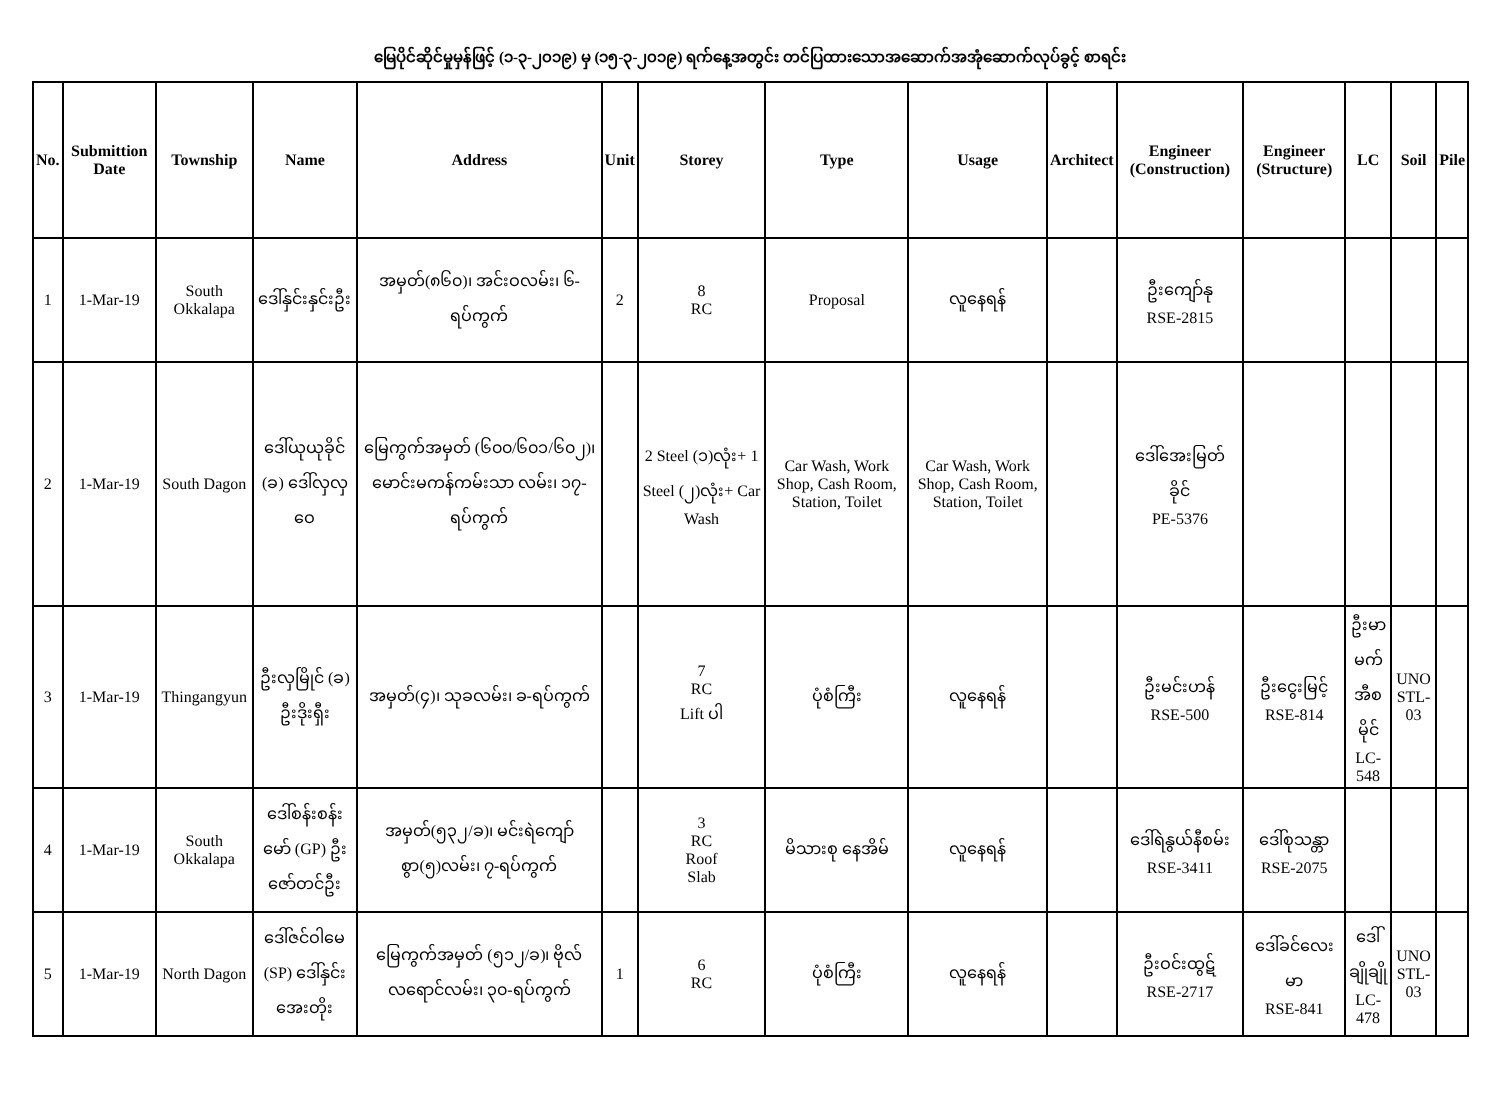မြေပိုင်ဆိုင်မှုမှန်ဖြင့် (၁-၃-၂၀၁၉) မှ (၁၅-၃-၂၀၁၉) ရက်နေ့အတွင်း တင်ပြထားသောအဆောက်အအုံဆောက်လုပ်ခွင့် စာရင်း
| No. | Submittion Date | Township | Name | Address | Unit | Storey | Type | Usage | Architect | Engineer (Construction) | Engineer (Structure) | LC | Soil | Pile |
| --- | --- | --- | --- | --- | --- | --- | --- | --- | --- | --- | --- | --- | --- | --- |
| 1 | 1-Mar-19 | South Okkalapa | ဒေါ်နှင်းနှင်းဦး | အမှတ်(၈၆၀)၊ အင်းဝလမ်း၊ ၆-ရပ်ကွက် | 2 | 8 RC | Proposal | လူနေရန် | | ဦးကျော်နု RSE-2815 | | | | |
| 2 | 1-Mar-19 | South Dagon | ဒေါ်ယုယုခိုင် (ခ) ဒေါ်လှလှဝေ | မြေကွက်အမှတ် (၆၀၀/၆၀၁/၆၀၂)၊ မောင်းမကန်ကမ်းသာ လမ်း၊ ၁၇-ရပ်ကွက် | | 2 Steel (၁)လုံး+ 1 Steel (၂)လုံး+ Car Wash | Car Wash, Work Shop, Cash Room, Station, Toilet | Car Wash, Work Shop, Cash Room, Station, Toilet | | ဒေါ်အေးမြတ် ခိုင် PE-5376 | | | | |
| 3 | 1-Mar-19 | Thingangyun | ဦးလှမြိုင် (ခ) ဦးဒိုးရှီး | အမှတ်(၄)၊ သုခလမ်း၊ ခ-ရပ်ကွက် | | 7 RC Lift ပါ | ပုံစံကြီး | လူနေရန် | | ဦးမင်းဟန် RSE-500 | ဦးငွေးမြင့် RSE-814 | ဦးမာမက် အီစမိုင် LC-548 | UNO STL-03 | |
| 4 | 1-Mar-19 | South Okkalapa | ဒေါ်စန်းစန်းမော် (GP) ဦးဇော်တင်ဦး | အမှတ်(၅၃၂/ခ)၊ မင်းရဲကျော်စွာ(၅)လမ်း၊ ၇-ရပ်ကွက် | | 3 RC Roof Slab | မိသားစု နေအိမ် | လူနေရန် | | ဒေါ်ရဲနွယ်နီစမ်း RSE-3411 | ဒေါ်စုသန္တာ RSE-2075 | | | |
| 5 | 1-Mar-19 | North Dagon | ဒေါ်ဇင်ဝါမေ (SP) ဒေါ်နှင်းအေးတိုး | မြေကွက်အမှတ် (၅၁၂/ခ)၊ ဗိုလ်လရောင်လမ်း၊ ၃၀-ရပ်ကွက် | 1 | 6 RC | ပုံစံကြီး | လူနေရန် | | ဦးဝင်းထွဋ် RSE-2717 | ဒေါ်ခင်လေးမာ RSE-841 | ဒေါ်ချိုချို LC-478 | UNO STL-03 | |